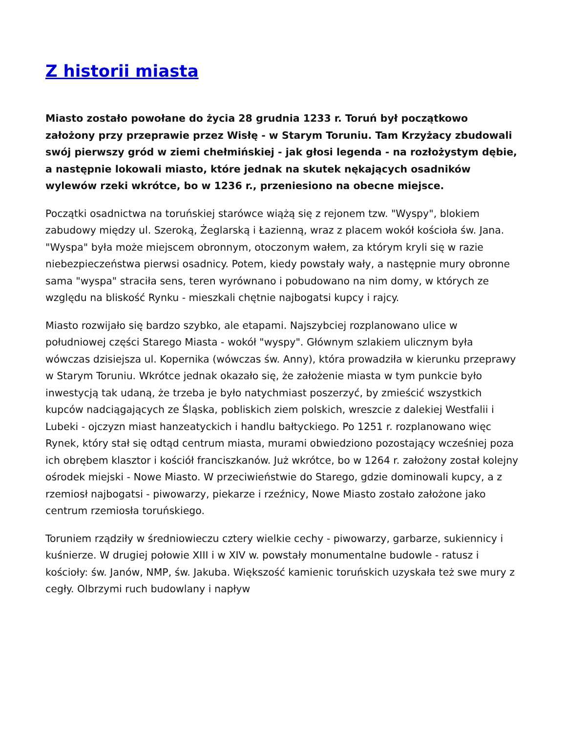Z historii miasta
Miasto zostało powołane do życia 28 grudnia 1233 r. Toruń był początkowo założony przy przeprawie przez Wisłę - w Starym Toruniu. Tam Krzyżacy zbudowali swój pierwszy gród w ziemi chełmińskiej - jak głosi legenda - na rozłożystym dębie, a następnie lokowali miasto, które jednak na skutek nękających osadników wylewów rzeki wkrótce, bo w 1236 r., przeniesiono na obecne miejsce.
Początki osadnictwa na toruńskiej starówce wiążą się z rejonem tzw. "Wyspy", blokiem zabudowy między ul. Szeroką, Żeglarską i Łazienną, wraz z placem wokół kościoła św. Jana. "Wyspa" była może miejscem obronnym, otoczonym wałem, za którym kryli się w razie niebezpieczeństwa pierwsi osadnicy. Potem, kiedy powstały wały, a następnie mury obronne sama "wyspa" straciła sens, teren wyrównano i pobudowano na nim domy, w których ze względu na bliskość Rynku - mieszkali chętnie najbogatsi kupcy i rajcy.
Miasto rozwijało się bardzo szybko, ale etapami. Najszybciej rozplanowano ulice w południowej części Starego Miasta - wokół "wyspy". Głównym szlakiem ulicznym była wówczas dzisiejsza ul. Kopernika (wówczas św. Anny), która prowadziła w kierunku przeprawy w Starym Toruniu. Wkrótce jednak okazało się, że założenie miasta w tym punkcie było inwestycją tak udaną, że trzeba je było natychmiast poszerzyć, by zmieścić wszystkich kupców nadciągających ze Śląska, pobliskich ziem polskich, wreszcie z dalekiej Westfalii i Lubeki - ojczyzn miast hanzeatyckich i handlu bałtyckiego. Po 1251 r. rozplanowano więc Rynek, który stał się odtąd centrum miasta, murami obwiedziono pozostający wcześniej poza ich obrębem klasztor i kościół franciszkanów. Już wkrótce, bo w 1264 r. założony został kolejny ośrodek miejski - Nowe Miasto. W przeciwieństwie do Starego, gdzie dominowali kupcy, a z rzemiosł najbogatsi - piwowarzy, piekarze i rzeźnicy, Nowe Miasto zostało założone jako centrum rzemiosła toruńskiego.
Toruniem rządziły w średniowieczu cztery wielkie cechy - piwowarzy, garbarze, sukiennicy i kuśnierze. W drugiej połowie XIII i w XIV w. powstały monumentalne budowle - ratusz i kościoły: św. Janów, NMP, św. Jakuba. Większość kamienic toruńskich uzyskała też swe mury z cegły. Olbrzymi ruch budowlany i napływ